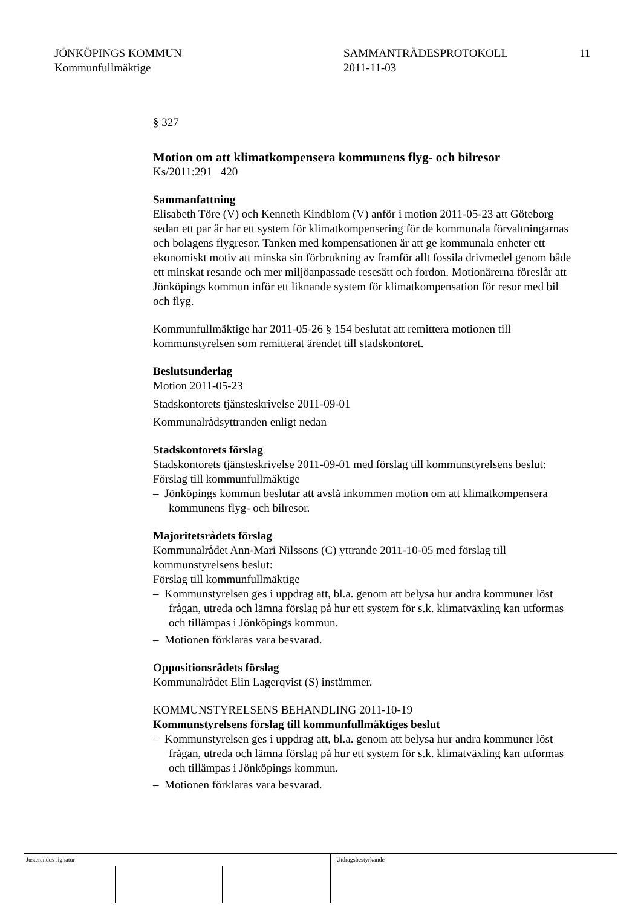JÖNKÖPINGS KOMMUN
Kommunfullmäktige
SAMMANTRÄDESPROTOKOLL
2011-11-03
11
§ 327
Motion om att klimatkompensera kommunens flyg- och bilresor
Ks/2011:291 420
Sammanfattning
Elisabeth Töre (V) och Kenneth Kindblom (V) anför i motion 2011-05-23 att Göteborg sedan ett par år har ett system för klimatkompensering för de kommunala förvaltningarnas och bolagens flygresor. Tanken med kompensationen är att ge kommunala enheter ett ekonomiskt motiv att minska sin förbrukning av framför allt fossila drivmedel genom både ett minskat resande och mer miljöanpassade resesätt och fordon. Motionärerna föreslår att Jönköpings kommun inför ett liknande system för klimatkompensation för resor med bil och flyg.
Kommunfullmäktige har 2011-05-26 § 154 beslutat att remittera motionen till kommunstyrelsen som remitterat ärendet till stadskontoret.
Beslutsunderlag
Motion 2011-05-23
Stadskontorets tjänsteskrivelse 2011-09-01
Kommunalrådsyttranden enligt nedan
Stadskontorets förslag
Stadskontorets tjänsteskrivelse 2011-09-01 med förslag till kommunstyrelsens beslut:
Förslag till kommunfullmäktige
– Jönköpings kommun beslutar att avslå inkommen motion om att klimatkompensera kommunens flyg- och bilresor.
Majoritetsrådets förslag
Kommunalrådet Ann-Mari Nilssons (C) yttrande 2011-10-05 med förslag till kommunstyrelsens beslut:
Förslag till kommunfullmäktige
– Kommunstyrelsen ges i uppdrag att, bl.a. genom att belysa hur andra kommuner löst frågan, utreda och lämna förslag på hur ett system för s.k. klimatväxling kan utformas och tillämpas i Jönköpings kommun.
– Motionen förklaras vara besvarad.
Oppositionsrådets förslag
Kommunalrådet Elin Lagerqvist (S) instämmer.
KOMMUNSTYRELSENS BEHANDLING 2011-10-19
Kommunstyrelsens förslag till kommunfullmäktiges beslut
– Kommunstyrelsen ges i uppdrag att, bl.a. genom att belysa hur andra kommuner löst frågan, utreda och lämna förslag på hur ett system för s.k. klimatväxling kan utformas och tillämpas i Jönköpings kommun.
– Motionen förklaras vara besvarad.
Justerandes signatur Utdragsbestyrkande